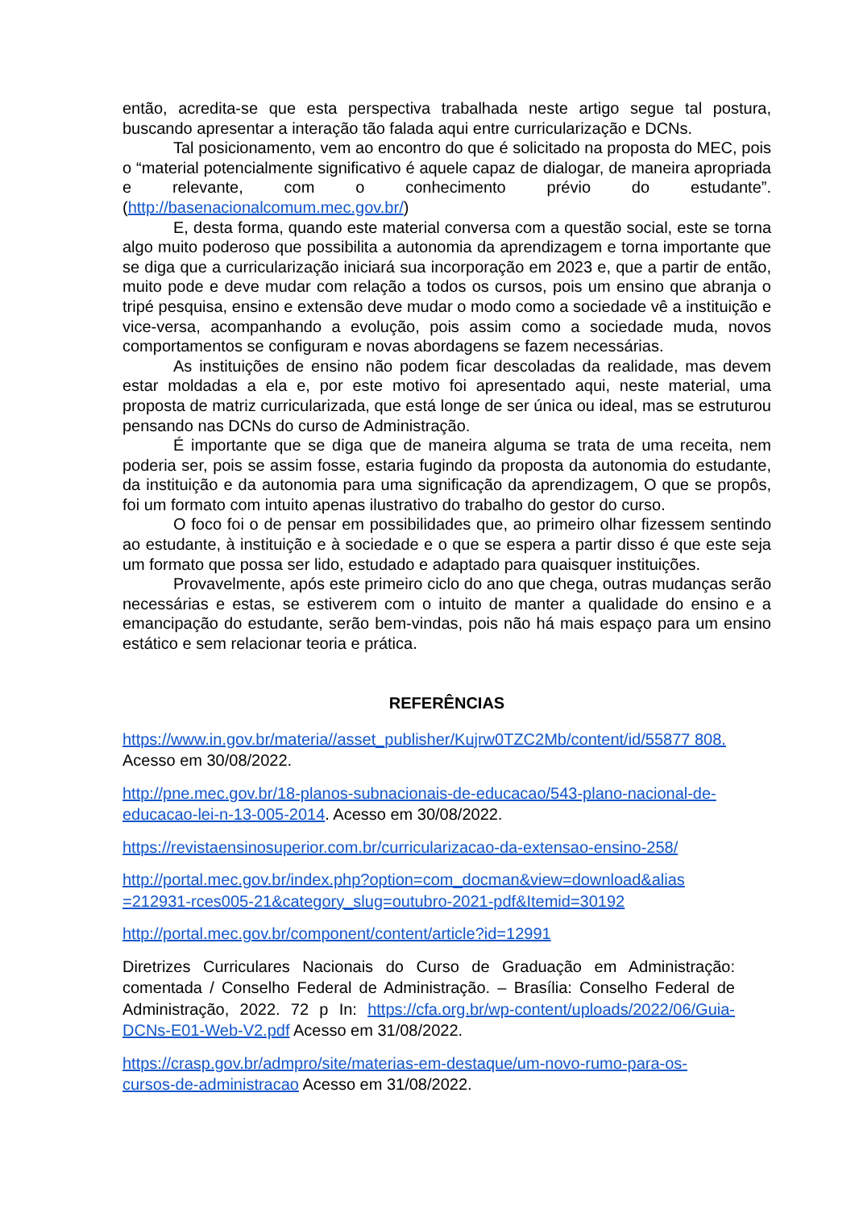então, acredita-se que esta perspectiva trabalhada neste artigo segue tal postura, buscando apresentar a interação tão falada aqui entre curricularização e DCNs.
Tal posicionamento, vem ao encontro do que é solicitado na proposta do MEC, pois o “material potencialmente significativo é aquele capaz de dialogar, de maneira apropriada e relevante, com o conhecimento prévio do estudante”. (http://basenacionalcomum.mec.gov.br/)
E, desta forma, quando este material conversa com a questão social, este se torna algo muito poderoso que possibilita a autonomia da aprendizagem e torna importante que se diga que a curricularização iniciará sua incorporação em 2023 e, que a partir de então, muito pode e deve mudar com relação a todos os cursos, pois um ensino que abranja o tripé pesquisa, ensino e extensão deve mudar o modo como a sociedade vê a instituição e vice-versa, acompanhando a evolução, pois assim como a sociedade muda, novos comportamentos se configuram e novas abordagens se fazem necessárias.
As instituições de ensino não podem ficar descoladas da realidade, mas devem estar moldadas a ela e, por este motivo foi apresentado aqui, neste material, uma proposta de matriz curricularizada, que está longe de ser única ou ideal, mas se estruturou pensando nas DCNs do curso de Administração.
É importante que se diga que de maneira alguma se trata de uma receita, nem poderia ser, pois se assim fosse, estaria fugindo da proposta da autonomia do estudante, da instituição e da autonomia para uma significação da aprendizagem, O que se propôs, foi um formato com intuito apenas ilustrativo do trabalho do gestor do curso.
O foco foi o de pensar em possibilidades que, ao primeiro olhar fizessem sentindo ao estudante, à instituição e à sociedade e o que se espera a partir disso é que este seja um formato que possa ser lido, estudado e adaptado para quaisquer instituições.
Provavelmente, após este primeiro ciclo do ano que chega, outras mudanças serão necessárias e estas, se estiverem com o intuito de manter a qualidade do ensino e a emancipação do estudante, serão bem-vindas, pois não há mais espaço para um ensino estático e sem relacionar teoria e prática.
REFERÊNCIAS
https://www.in.gov.br/materia//asset_publisher/Kujrw0TZC2Mb/content/id/55877 808. Acesso em 30/08/2022.
http://pne.mec.gov.br/18-planos-subnacionais-de-educacao/543-plano-nacional-de-educacao-lei-n-13-005-2014. Acesso em 30/08/2022.
https://revistaensinosuperior.com.br/curricularizacao-da-extensao-ensino-258/
http://portal.mec.gov.br/index.php?option=com_docman&view=download&alias =212931-rces005-21&category_slug=outubro-2021-pdf&Itemid=30192
http://portal.mec.gov.br/component/content/article?id=12991
Diretrizes Curriculares Nacionais do Curso de Graduação em Administração: comentada / Conselho Federal de Administração. – Brasília: Conselho Federal de Administração, 2022. 72 p In: https://cfa.org.br/wp-content/uploads/2022/06/Guia-DCNs-E01-Web-V2.pdf Acesso em 31/08/2022.
https://crasp.gov.br/admpro/site/materias-em-destaque/um-novo-rumo-para-os-cursos-de-administracao Acesso em 31/08/2022.